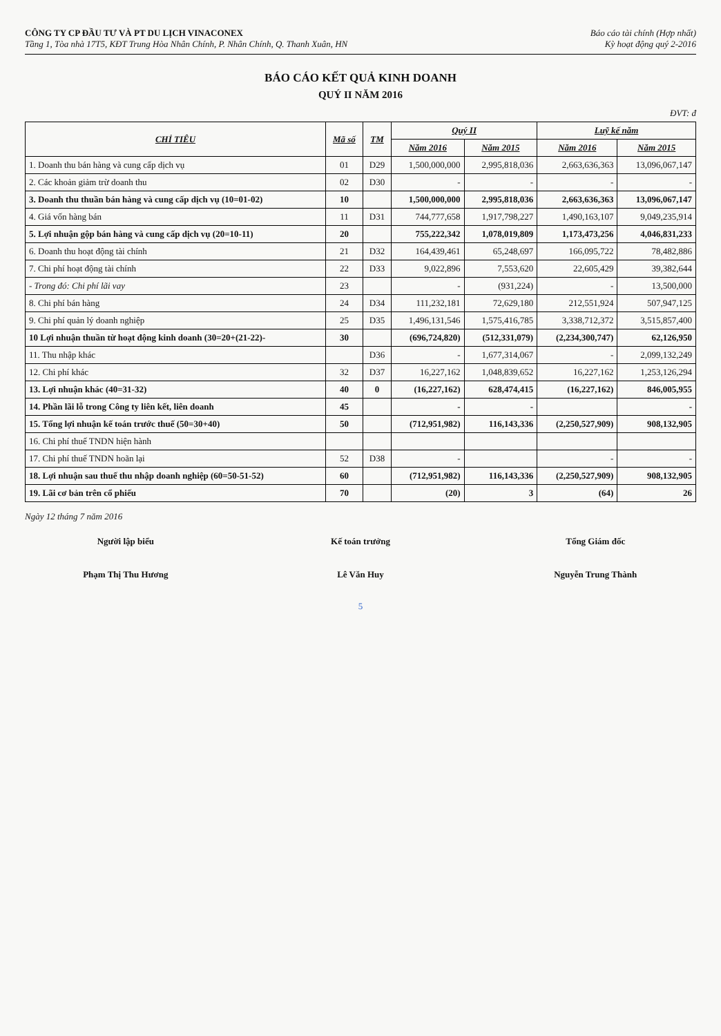CÔNG TY CP ĐẦU TƯ VÀ PT DU LỊCH VINACONEX
Tầng 1, Tòa nhà 17T5, KĐT Trung Hòa Nhân Chính, P. Nhân Chính, Q. Thanh Xuân, HN
Báo cáo tài chính (Hợp nhất)
Kỳ hoạt động quý 2-2016
BÁO CÁO KẾT QUẢ KINH DOANH
QUÝ II NĂM 2016
ĐVT: đ
| CHỈ TIÊU | Mã số | TM | Quý II | | Luỹ kế năm | |
| --- | --- | --- | --- | --- | --- | --- |
| | | | Năm 2016 | Năm 2015 | Năm 2016 | Năm 2015 |
| 1. Doanh thu bán hàng và cung cấp dịch vụ | 01 | D29 | 1,500,000,000 | 2,995,818,036 | 2,663,636,363 | 13,096,067,147 |
| 2. Các khoản giảm trừ doanh thu | 02 | D30 | - | - | - | - |
| 3. Doanh thu thuần bán hàng và cung cấp dịch vụ (10=01-02) | 10 | | 1,500,000,000 | 2,995,818,036 | 2,663,636,363 | 13,096,067,147 |
| 4. Giá vốn hàng bán | 11 | D31 | 744,777,658 | 1,917,798,227 | 1,490,163,107 | 9,049,235,914 |
| 5. Lợi nhuận gộp bán hàng và cung cấp dịch vụ (20=10-11) | 20 | | 755,222,342 | 1,078,019,809 | 1,173,473,256 | 4,046,831,233 |
| 6. Doanh thu hoạt động tài chính | 21 | D32 | 164,439,461 | 65,248,697 | 166,095,722 | 78,482,886 |
| 7. Chi phí hoạt động tài chính | 22 | D33 | 9,022,896 | 7,553,620 | 22,605,429 | 39,382,644 |
| - Trong đó: Chi phí lãi vay | 23 | | - | (931,224) | - | 13,500,000 |
| 8. Chi phí bán hàng | 24 | D34 | 111,232,181 | 72,629,180 | 212,551,924 | 507,947,125 |
| 9. Chi phí quản lý doanh nghiệp | 25 | D35 | 1,496,131,546 | 1,575,416,785 | 3,338,712,372 | 3,515,857,400 |
| 10 Lợi nhuận thuần từ hoạt động kinh doanh (30=20+(21-22)- | 30 | | (696,724,820) | (512,331,079) | (2,234,300,747) | 62,126,950 |
| 11. Thu nhập khác | | D36 | - | 1,677,314,067 | - | 2,099,132,249 |
| 12. Chi phí khác | 32 | D37 | 16,227,162 | 1,048,839,652 | 16,227,162 | 1,253,126,294 |
| 13. Lợi nhuận khác (40=31-32) | 40 | 0 | (16,227,162) | 628,474,415 | (16,227,162) | 846,005,955 |
| 14. Phần lãi lỗ trong Công ty liên kết, liên doanh | 45 | | - | - | | - |
| 15. Tổng lợi nhuận kế toán trước thuế (50=30+40) | 50 | | (712,951,982) | 116,143,336 | (2,250,527,909) | 908,132,905 |
| 16. Chi phí thuế TNDN hiện hành | | | | | | |
| 17. Chi phí thuế TNDN hoãn lại | 52 | D38 | - | | - | - |
| 18. Lợi nhuận sau thuế thu nhập doanh nghiệp (60=50-51-52) | 60 | | (712,951,982) | 116,143,336 | (2,250,527,909) | 908,132,905 |
| 19. Lãi cơ bản trên cổ phiếu | 70 | | (20) | 3 | (64) | 26 |
Ngày 12 tháng 7 năm 2016
Người lập biểu
Phạm Thị Thu Hương
Kế toán trưởng
Lê Văn Huy
Tổng Giám đốc
Nguyễn Trung Thành
5